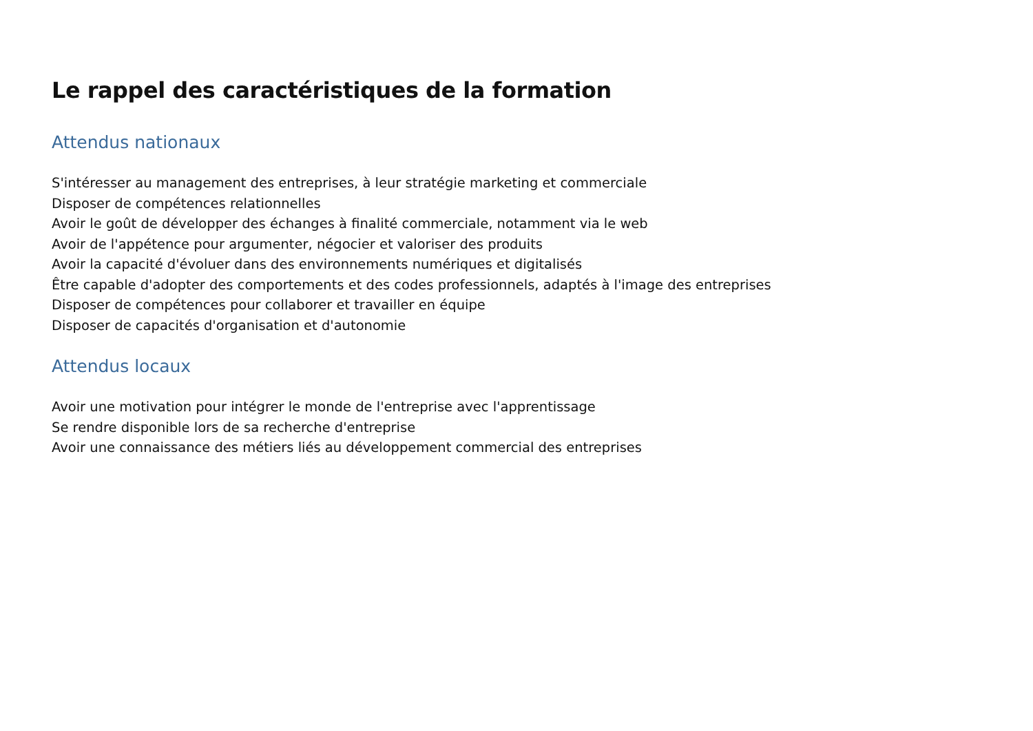Le rappel des caractéristiques de la formation
Attendus nationaux
S'intéresser au management des entreprises, à leur stratégie marketing et commerciale
Disposer de compétences relationnelles
Avoir le goût de développer des échanges à finalité commerciale, notamment via le web
Avoir de l'appétence pour argumenter, négocier et valoriser des produits
Avoir la capacité d'évoluer dans des environnements numériques et digitalisés
Être capable d'adopter des comportements et des codes professionnels, adaptés à l'image des entreprises
Disposer de compétences pour collaborer et travailler en équipe
Disposer de capacités d'organisation et d'autonomie
Attendus locaux
Avoir une motivation pour intégrer le monde de l'entreprise avec l'apprentissage
Se rendre disponible lors de sa recherche d'entreprise
Avoir une connaissance des métiers liés au développement commercial des entreprises